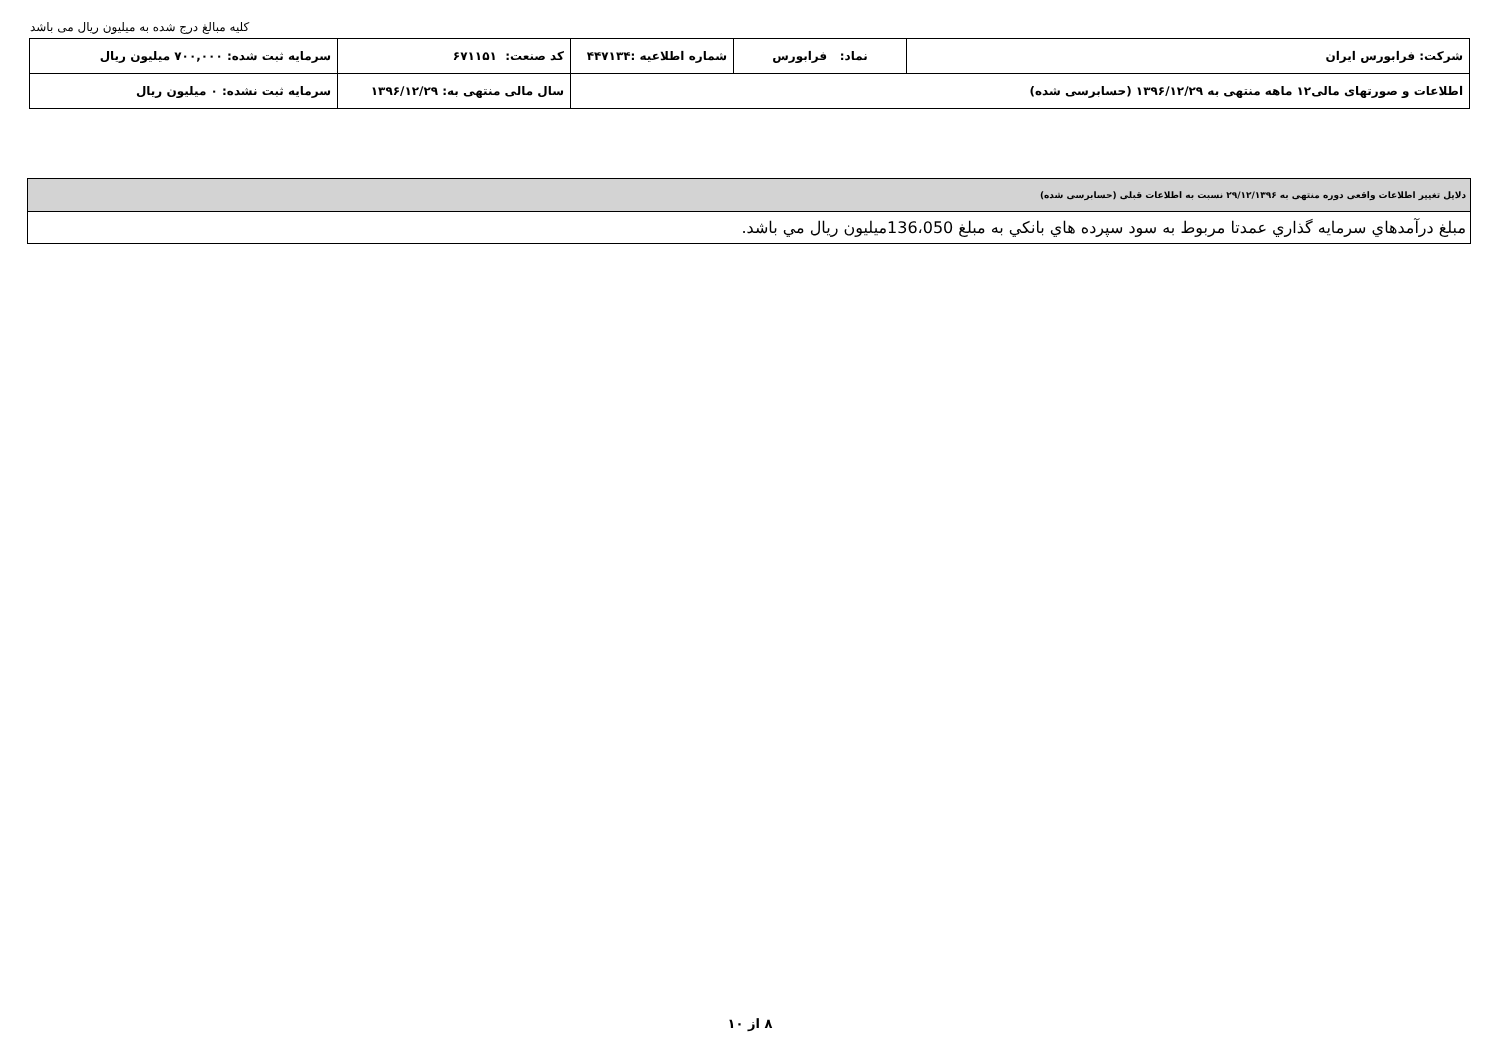کلیه مبالغ درج شده به میلیون ریال می باشد
| شرکت: فرابورس ایران | نماد: فرابورس | شماره اطلاعیه :۴۴۷۱۳۴ | کد صنعت: ۶۷۱۱۵۱ | سرمایه ثبت شده: ۷۰۰,۰۰۰ میلیون ریال |
| اطلاعات و صورتهای مالی۱۲ ماهه منتهی به ۱۳۹۶/۱۲/۲۹ (حسابرسی شده) | | | سال مالی منتهی به: ۱۳۹۶/۱۲/۲۹ | سرمایه ثبت نشده: ۰ میلیون ریال |
| دلایل تغییر اطلاعات واقعی دوره منتهی به ۲۹/۱۲/۱۳۹۶ نسبت به اطلاعات قبلی (حسابرسی شده) |
| مبلغ درآمدهاي سرمايه گذاري عمدتا مربوط به سود سپرده هاي بانكي به مبلغ 136،050ميليون ريال مي باشد. |
۸ از ۱۰